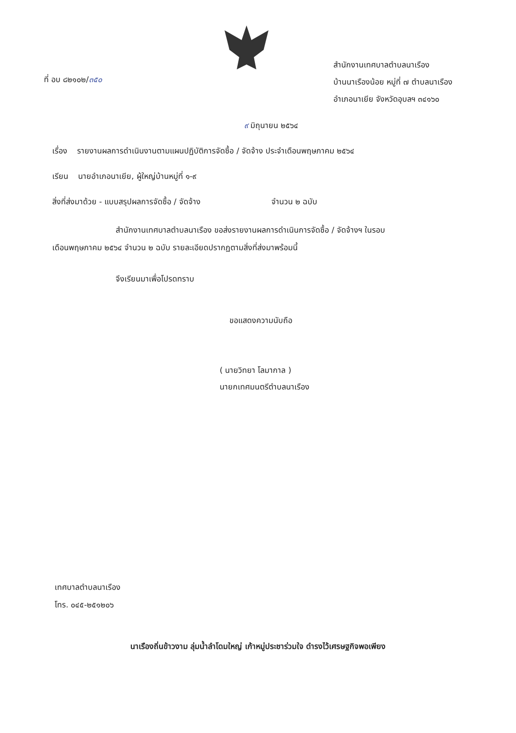ที่ อบ ๘๒๑๐๒/๓๕๐
สำนักงานเทศบาลตำบลนาเรือง
บ้านนาเรืองน้อย หมู่ที่ ๗ ตำบลนาเรือง
อำเภอนาเยีย จังหวัดอุบลฯ ๓๔๑๖๐
๙ มิถุนายน ๒๕๖๔
เรื่อง รายงานผลการดำเนินงานตามแผนปฏิบัติการจัดซื้อ / จัดจ้าง ประจำเดือนพฤษภาคม ๒๕๖๔
เรียน นายอำเภอนาเยีย, ผู้ใหญ่บ้านหมู่ที่ ๑-๙
สิ่งที่ส่งมาด้วย - แบบสรุปผลการจัดซื้อ / จัดจ้าง จำนวน ๒ ฉบับ
สำนักงานเทศบาลตำบลนาเรือง ขอส่งรายงานผลการดำเนินการจัดซื้อ / จัดจ้างฯ ในรอบ
เดือนพฤษภาคม ๒๕๖๔ จำนวน ๒ ฉบับ รายละเอียดปรากฏตามสิ่งที่ส่งมาพร้อมนี้
จึงเรียนมาเพื่อโปรดทราบ
ขอแสดงความนับถือ
( นายวิทยา โลมากาล )
นายกเทศมนตรีตำบลนาเรือง
เทศบาลตำบลนาเรือง
โทร. ๐๔๕-๒๕๑๒๐๖
นาเรืองถิ่นข้าวงาม ลุ่มน้ำลำโดมใหญ่ เก้าหมู่ประชาร่วมใจ ดำรงไว้เศรษฐกิจพอเพียง